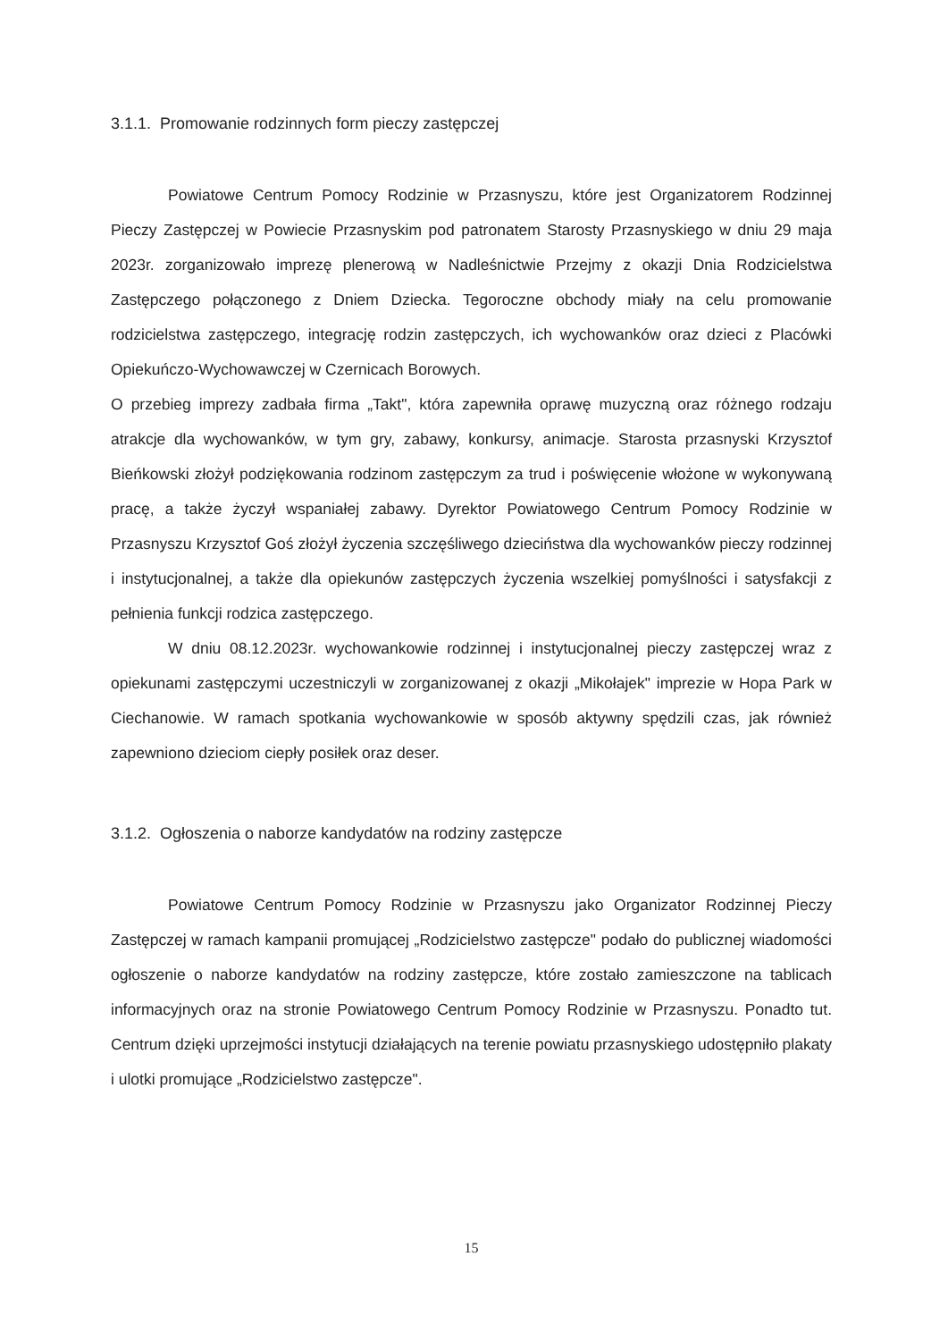3.1.1. Promowanie rodzinnych form pieczy zastępczej
Powiatowe Centrum Pomocy Rodzinie w Przasnyszu, które jest Organizatorem Rodzinnej Pieczy Zastępczej w Powiecie Przasnyskim pod patronatem Starosty Przasnyskiego w dniu 29 maja 2023r. zorganizowało imprezę plenerową w Nadleśnictwie Przejmy z okazji Dnia Rodzicielstwa Zastępczego połączonego z Dniem Dziecka. Tegoroczne obchody miały na celu promowanie rodzicielstwa zastępczego, integrację rodzin zastępczych, ich wychowanków oraz dzieci z Placówki Opiekuńczo-Wychowawczej w Czernicach Borowych.
O przebieg imprezy zadbała firma „Takt", która zapewniła oprawę muzyczną oraz różnego rodzaju atrakcje dla wychowanków, w tym gry, zabawy, konkursy, animacje. Starosta przasnyski Krzysztof Bieńkowski złożył podziękowania rodzinom zastępczym za trud i poświęcenie włożone w wykonywaną pracę, a także życzył wspaniałej zabawy. Dyrektor Powiatowego Centrum Pomocy Rodzinie w Przasnyszu Krzysztof Goś złożył życzenia szczęśliwego dzieciństwa dla wychowanków pieczy rodzinnej i instytucjonalnej, a także dla opiekunów zastępczych życzenia wszelkiej pomyślności i satysfakcji z pełnienia funkcji rodzica zastępczego.
W dniu 08.12.2023r. wychowankowie rodzinnej i instytucjonalnej pieczy zastępczej wraz z opiekunami zastępczymi uczestniczyli w zorganizowanej z okazji „Mikołajek" imprezie w Hopa Park w Ciechanowie. W ramach spotkania wychowankowie w sposób aktywny spędzili czas, jak również zapewniono dzieciom ciepły posiłek oraz deser.
3.1.2. Ogłoszenia o naborze kandydatów na rodziny zastępcze
Powiatowe Centrum Pomocy Rodzinie w Przasnyszu jako Organizator Rodzinnej Pieczy Zastępczej w ramach kampanii promującej „Rodzicielstwo zastępcze" podało do publicznej wiadomości ogłoszenie o naborze kandydatów na rodziny zastępcze, które zostało zamieszczone na tablicach informacyjnych oraz na stronie Powiatowego Centrum Pomocy Rodzinie w Przasnyszu. Ponadto tut. Centrum dzięki uprzejmości instytucji działających na terenie powiatu przasnyskiego udostępniło plakaty i ulotki promujące „Rodzicielstwo zastępcze".
15